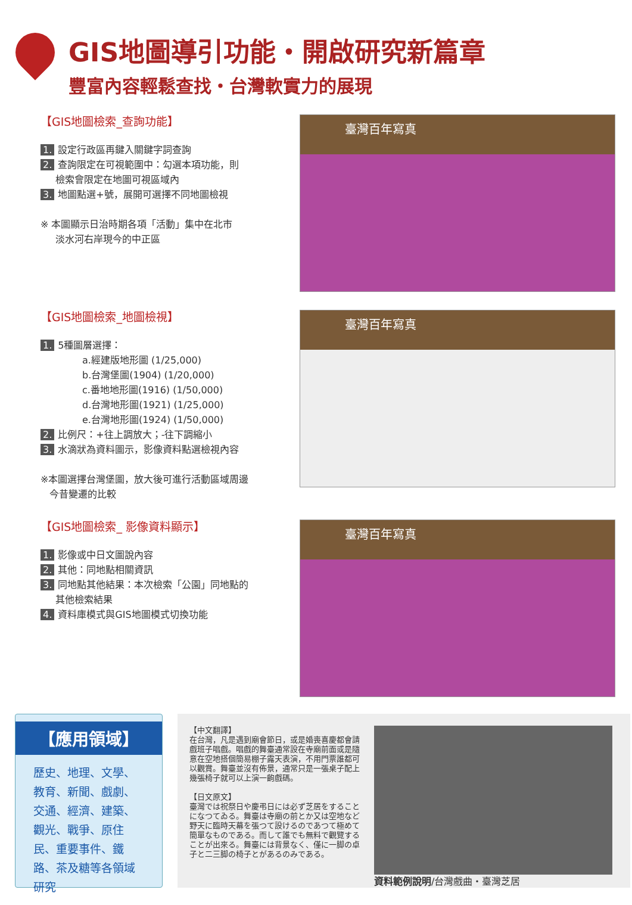GIS地圖導引功能・開啟研究新篇章
豐富內容輕鬆查找・台灣軟實力的展現
【GIS地圖檢索_查詢功能】
1. 設定行政區再鍵入關鍵字詞查詢
2. 查詢限定在可視範圍中：勾選本項功能，則
檢索會限定在地圖可視區域內
3. 地圖點選+號，展開可選擇不同地圖檢視
※ 本圖顯示日治時期各項「活動」集中在北市
淡水河右岸現今的中正區
臺灣百年寫真
【GIS地圖檢索_地圖檢視】
1. 5種圖層選擇：
a.經建版地形圖 (1/25,000)
b.台灣堡圖(1904) (1/20,000)
c.番地地形圖(1916) (1/50,000)
d.台灣地形圖(1921) (1/25,000)
e.台灣地形圖(1924) (1/50,000)
2. 比例尺：+往上調放大；-往下調縮小
3. 水滴狀為資料圖示，影像資料點選檢視內容
※本圖選擇台灣堡圖，放大後可進行活動區域周邊
今昔變遷的比較
臺灣百年寫真
【GIS地圖檢索_ 影像資料顯示】
1. 影像或中日文圖說內容
2. 其他：同地點相關資訊
3. 同地點其他結果：本次檢索「公園」同地點的
其他檢索結果
4. 資料庫模式與GIS地圖模式切換功能
臺灣百年寫真
【應用領域】
歷史、地理、文學、教育、新聞、戲劇、交通、經濟、建築、觀光、戰爭、原住民、重要事件、鐵路、茶及糖等各領域研究
【中文翻譯】
在台灣，凡是遇到廟會節日，或是婚喪喜慶都會請戲班子唱戲。唱戲的舞臺通常設在寺廟前面或是隨意在空地搭個簡易棚子露天表演，不用門票誰都可以觀賞。舞臺並沒有佈景，通常只是一張桌子配上幾張椅子就可以上演一齣戲碼。
【日文原文】
臺灣では祝祭日や慶弔日には必ず芝居をすることになつてゐる。舞臺は寺廟の前とか又は空地など野天に臨時天幕を張つて設けるのであつて極めて簡單なものである。而して誰でも無料で觀覽することが出來る。舞臺には背景なく、僅に一脚の卓子と二三脚の椅子とがあるのみである。
資料範例說明/台灣戲曲・臺灣芝居